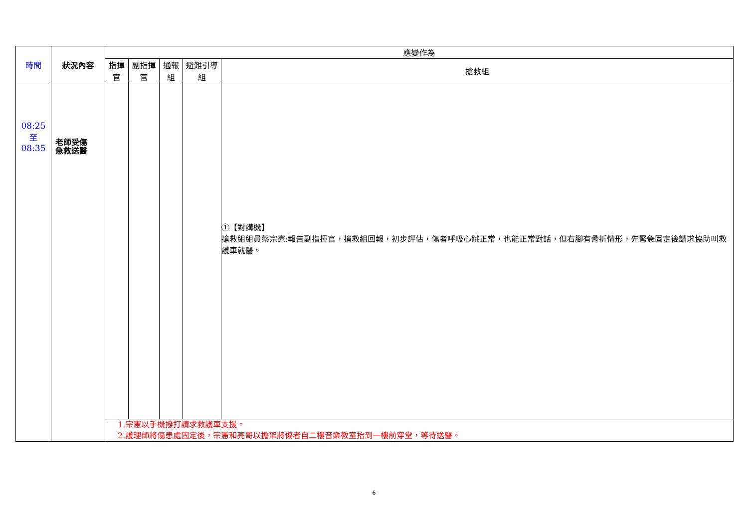| 時間 | 狀況內容 | 應變作為 | | | | |
| --- | --- | --- | --- | --- | --- | --- |
| | | 指揮官 | 副指揮官 | 通報組 | 避難引導組 | 搶救組 |
| 08:25 至 08:35 | 老師受傷 急救送醫 | | | | | ①【對講機】 搶救組組員蔡宗憲:報告副指揮官，搶救組回報，初步評估，傷者呼吸心跳正常，也能正常對話，但右腳有骨折情形，先緊急固定後請求協助叫救護車就醫。 |
| | | 1.宗憲以手機撥打請求救護車支援。 2.護理師將傷患處固定後，宗憲和亮哥以擔架將傷者自二樓音樂教室抬到一樓前穿堂，等待送醫。 | | | | |
6